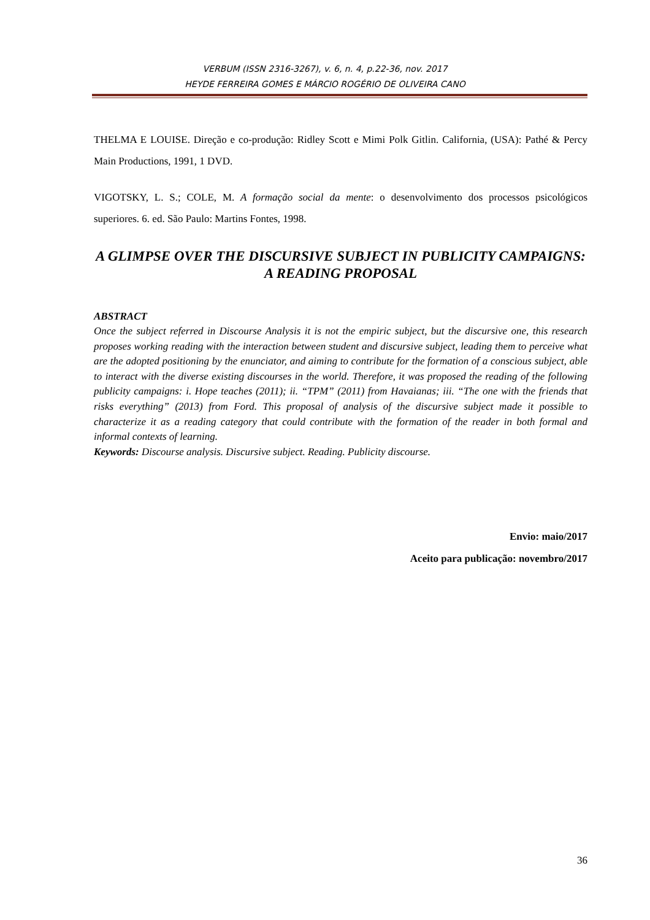VERBUM (ISSN 2316-3267), v. 6, n. 4, p.22-36, nov. 2017
HEYDE FERREIRA GOMES E MÁRCIO ROGÉRIO DE OLIVEIRA CANO
THELMA E LOUISE. Direção e co-produção: Ridley Scott e Mimi Polk Gitlin. California, (USA): Pathé & Percy Main Productions, 1991, 1 DVD.
VIGOTSKY, L. S.; COLE, M. A formação social da mente: o desenvolvimento dos processos psicológicos superiores. 6. ed. São Paulo: Martins Fontes, 1998.
A GLIMPSE OVER THE DISCURSIVE SUBJECT IN PUBLICITY CAMPAIGNS: A READING PROPOSAL
ABSTRACT
Once the subject referred in Discourse Analysis it is not the empiric subject, but the discursive one, this research proposes working reading with the interaction between student and discursive subject, leading them to perceive what are the adopted positioning by the enunciator, and aiming to contribute for the formation of a conscious subject, able to interact with the diverse existing discourses in the world. Therefore, it was proposed the reading of the following publicity campaigns: i. Hope teaches (2011); ii. “TPM” (2011) from Havaianas; iii. “The one with the friends that risks everything” (2013) from Ford. This proposal of analysis of the discursive subject made it possible to characterize it as a reading category that could contribute with the formation of the reader in both formal and informal contexts of learning.
Keywords: Discourse analysis. Discursive subject. Reading. Publicity discourse.
Envio: maio/2017
Aceito para publicação: novembro/2017
36